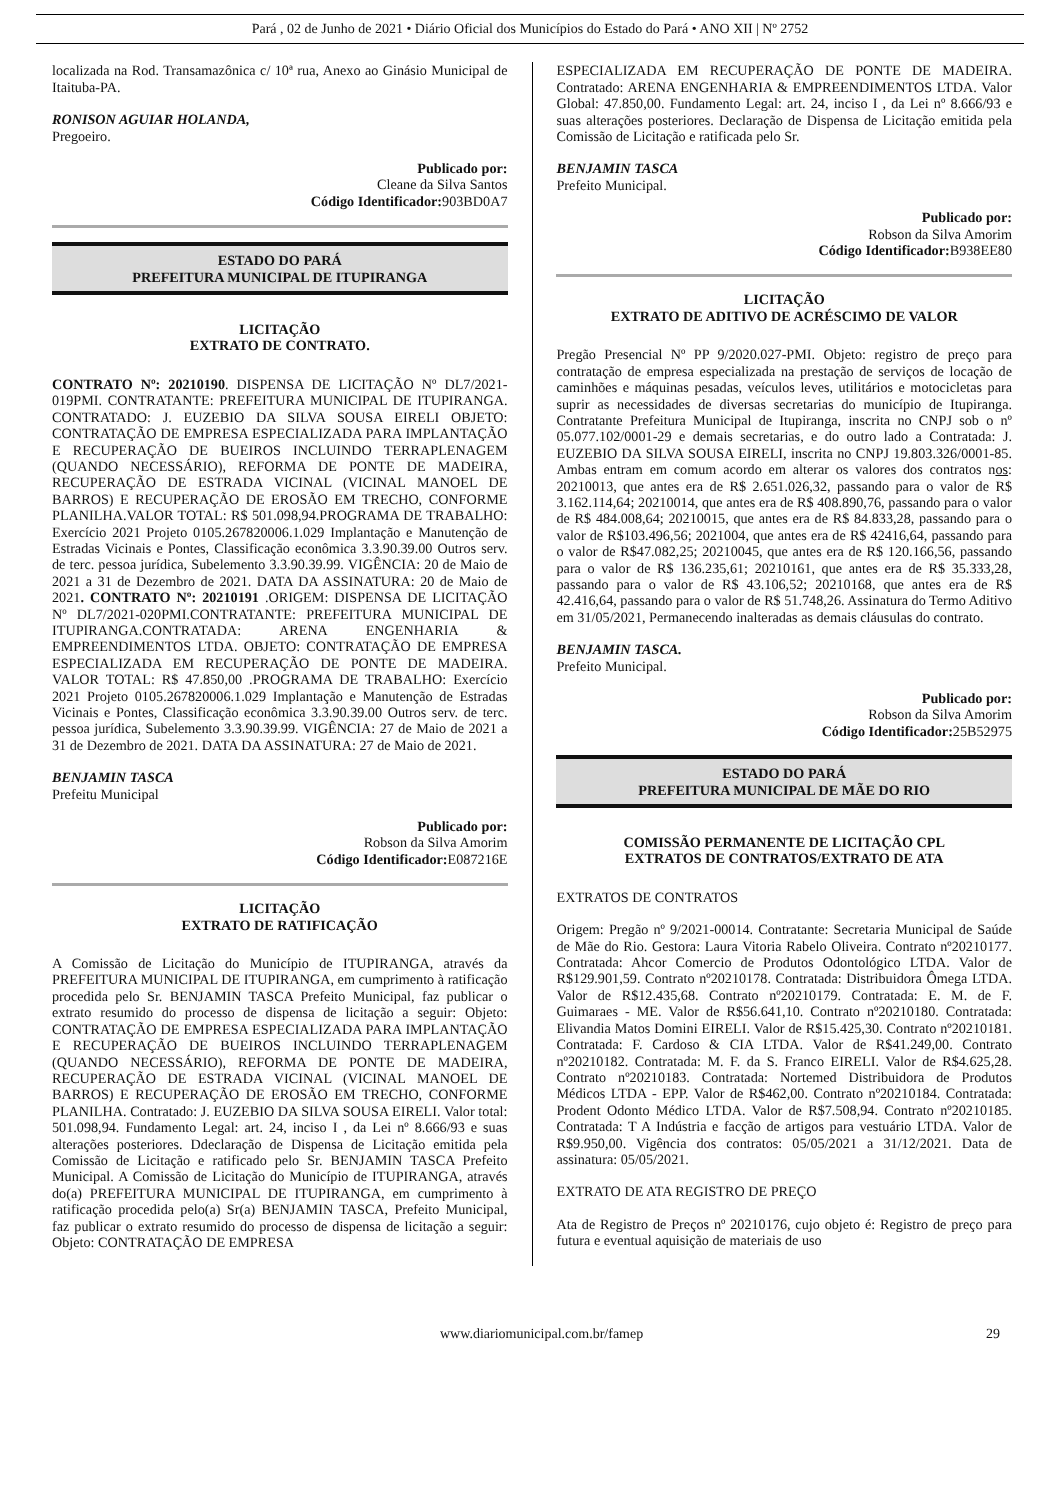Pará , 02 de Junho de 2021 • Diário Oficial dos Municípios do Estado do Pará • ANO XII | Nº 2752
localizada na Rod. Transamazônica c/ 10ª rua, Anexo ao Ginásio Municipal de Itaituba-PA.
RONISON AGUIAR HOLANDA,
Pregoeiro.
Publicado por:
Cleane da Silva Santos
Código Identificador: 903BD0A7
ESTADO DO PARÁ
PREFEITURA MUNICIPAL DE ITUPIRANGA
LICITAÇÃO
EXTRATO DE CONTRATO.
CONTRATO Nº: 20210190. DISPENSA DE LICITAÇÃO Nº DL7/2021-019PMI. CONTRATANTE: PREFEITURA MUNICIPAL DE ITUPIRANGA. CONTRATADO: J. EUZEBIO DA SILVA SOUSA EIRELI OBJETO: CONTRATAÇÃO DE EMPRESA ESPECIALIZADA PARA IMPLANTAÇÃO E RECUPERAÇÃO DE BUEIROS INCLUINDO TERRAPLENAGEM (QUANDO NECESSÁRIO), REFORMA DE PONTE DE MADEIRA, RECUPERAÇÃO DE ESTRADA VICINAL (VICINAL MANOEL DE BARROS) E RECUPERAÇÃO DE EROSÃO EM TRECHO, CONFORME PLANILHA.VALOR TOTAL: R$ 501.098,94.PROGRAMA DE TRABALHO: Exercício 2021 Projeto 0105.267820006.1.029 Implantação e Manutenção de Estradas Vicinais e Pontes, Classificação econômica 3.3.90.39.00 Outros serv. de terc. pessoa jurídica, Subelemento 3.3.90.39.99. VIGÊNCIA: 20 de Maio de 2021 a 31 de Dezembro de 2021. DATA DA ASSINATURA: 20 de Maio de 2021. CONTRATO Nº: 20210191 .ORIGEM: DISPENSA DE LICITAÇÃO Nº DL7/2021-020PMI.CONTRATANTE: PREFEITURA MUNICIPAL DE ITUPIRANGA.CONTRATADA: ARENA ENGENHARIA & EMPREENDIMENTOS LTDA. OBJETO: CONTRATAÇÃO DE EMPRESA ESPECIALIZADA EM RECUPERAÇÃO DE PONTE DE MADEIRA. VALOR TOTAL: R$ 47.850,00 .PROGRAMA DE TRABALHO: Exercício 2021 Projeto 0105.267820006.1.029 Implantação e Manutenção de Estradas Vicinais e Pontes, Classificação econômica 3.3.90.39.00 Outros serv. de terc. pessoa jurídica, Subelemento 3.3.90.39.99. VIGÊNCIA: 27 de Maio de 2021 a 31 de Dezembro de 2021. DATA DA ASSINATURA: 27 de Maio de 2021.
BENJAMIN TASCA
Prefeitu Municipal
Publicado por:
Robson da Silva Amorim
Código Identificador: E087216E
LICITAÇÃO
EXTRATO DE RATIFICAÇÃO
A Comissão de Licitação do Município de ITUPIRANGA, através da PREFEITURA MUNICIPAL DE ITUPIRANGA, em cumprimento à ratificação procedida pelo Sr. BENJAMIN TASCA Prefeito Municipal, faz publicar o extrato resumido do processo de dispensa de licitação a seguir: Objeto: CONTRATAÇÃO DE EMPRESA ESPECIALIZADA PARA IMPLANTAÇÃO E RECUPERAÇÃO DE BUEIROS INCLUINDO TERRAPLENAGEM (QUANDO NECESSÁRIO), REFORMA DE PONTE DE MADEIRA, RECUPERAÇÃO DE ESTRADA VICINAL (VICINAL MANOEL DE BARROS) E RECUPERAÇÃO DE EROSÃO EM TRECHO, CONFORME PLANILHA. Contratado: J. EUZEBIO DA SILVA SOUSA EIRELI. Valor total: 501.098,94. Fundamento Legal: art. 24, inciso I , da Lei nº 8.666/93 e suas alterações posteriores. Ddeclaração de Dispensa de Licitação emitida pela Comissão de Licitação e ratificado pelo Sr. BENJAMIN TASCA Prefeito Municipal. A Comissão de Licitação do Município de ITUPIRANGA, através do(a) PREFEITURA MUNICIPAL DE ITUPIRANGA, em cumprimento à ratificação procedida pelo(a) Sr(a) BENJAMIN TASCA, Prefeito Municipal, faz publicar o extrato resumido do processo de dispensa de licitação a seguir: Objeto: CONTRATAÇÃO DE EMPRESA
ESPECIALIZADA EM RECUPERAÇÃO DE PONTE DE MADEIRA. Contratado: ARENA ENGENHARIA & EMPREENDIMENTOS LTDA. Valor Global: 47.850,00. Fundamento Legal: art. 24, inciso I , da Lei nº 8.666/93 e suas alterações posteriores. Declaração de Dispensa de Licitação emitida pela Comissão de Licitação e ratificada pelo Sr.
BENJAMIN TASCA
Prefeito Municipal.
Publicado por:
Robson da Silva Amorim
Código Identificador: B938EE80
LICITAÇÃO
EXTRATO DE ADITIVO DE ACRÉSCIMO DE VALOR
Pregão Presencial Nº PP 9/2020.027-PMI. Objeto: registro de preço para contratação de empresa especializada na prestação de serviços de locação de caminhões e máquinas pesadas, veículos leves, utilitários e motocicletas para suprir as necessidades de diversas secretarias do município de Itupiranga. Contratante Prefeitura Municipal de Itupiranga, inscrita no CNPJ sob o nº 05.077.102/0001-29 e demais secretarias, e do outro lado a Contratada: J. EUZEBIO DA SILVA SOUSA EIRELI, inscrita no CNPJ 19.803.326/0001-85. Ambas entram em comum acordo em alterar os valores dos contratos nos: 20210013, que antes era de R$ 2.651.026,32, passando para o valor de R$ 3.162.114,64; 20210014, que antes era de R$ 408.890,76, passando para o valor de R$ 484.008,64; 20210015, que antes era de R$ 84.833,28, passando para o valor de R$103.496,56; 2021004, que antes era de R$ 42416,64, passando para o valor de R$47.082,25; 20210045, que antes era de R$ 120.166,56, passando para o valor de R$ 136.235,61; 20210161, que antes era de R$ 35.333,28, passando para o valor de R$ 43.106,52; 20210168, que antes era de R$ 42.416,64, passando para o valor de R$ 51.748,26. Assinatura do Termo Aditivo em 31/05/2021, Permanecendo inalteradas as demais cláusulas do contrato.
BENJAMIN TASCA.
Prefeito Municipal.
Publicado por:
Robson da Silva Amorim
Código Identificador: 25B52975
ESTADO DO PARÁ
PREFEITURA MUNICIPAL DE MÃE DO RIO
COMISSÃO PERMANENTE DE LICITAÇÃO CPL
EXTRATOS DE CONTRATOS/EXTRATO DE ATA
EXTRATOS DE CONTRATOS
Origem: Pregão nº 9/2021-00014. Contratante: Secretaria Municipal de Saúde de Mãe do Rio. Gestora: Laura Vitoria Rabelo Oliveira. Contrato nº20210177. Contratada: Ahcor Comercio de Produtos Odontológico LTDA. Valor de R$129.901,59. Contrato nº20210178. Contratada: Distribuidora Ômega LTDA. Valor de R$12.435,68. Contrato nº20210179. Contratada: E. M. de F. Guimaraes - ME. Valor de R$56.641,10. Contrato nº20210180. Contratada: Elivandia Matos Domini EIRELI. Valor de R$15.425,30. Contrato nº20210181. Contratada: F. Cardoso & CIA LTDA. Valor de R$41.249,00. Contrato nº20210182. Contratada: M. F. da S. Franco EIRELI. Valor de R$4.625,28. Contrato nº20210183. Contratada: Nortemed Distribuidora de Produtos Médicos LTDA - EPP. Valor de R$462,00. Contrato nº20210184. Contratada: Prodent Odonto Médico LTDA. Valor de R$7.508,94. Contrato nº20210185. Contratada: T A Indústria e facção de artigos para vestuário LTDA. Valor de R$9.950,00. Vigência dos contratos: 05/05/2021 a 31/12/2021. Data de assinatura: 05/05/2021.
EXTRATO DE ATA REGISTRO DE PREÇO
Ata de Registro de Preços nº 20210176, cujo objeto é: Registro de preço para futura e eventual aquisição de materiais de uso
www.diariomunicipal.com.br/famep 29